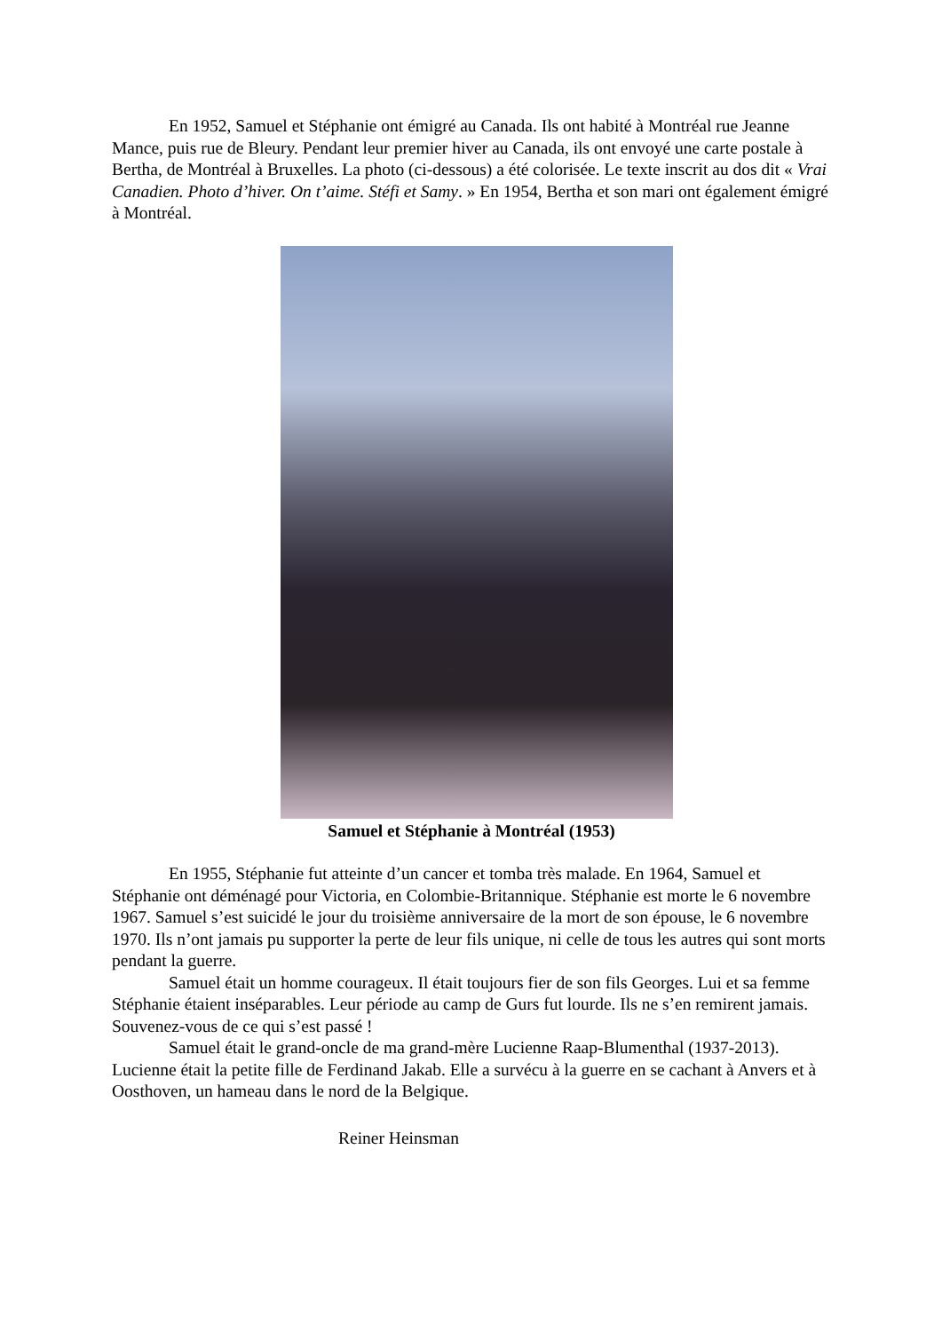En 1952, Samuel et Stéphanie ont émigré au Canada. Ils ont habité à Montréal rue Jeanne Mance, puis rue de Bleury. Pendant leur premier hiver au Canada, ils ont envoyé une carte postale à Bertha, de Montréal à Bruxelles. La photo (ci-dessous) a été colorisée. Le texte inscrit au dos dit « Vrai Canadien. Photo d’hiver. On t’aime. Stéfi et Samy. » En 1954, Bertha et son mari ont également émigré à Montréal.
Samuel et Stéphanie à Montréal (1953)
En 1955, Stéphanie fut atteinte d’un cancer et tomba très malade. En 1964, Samuel et Stéphanie ont déménagé pour Victoria, en Colombie-Britannique. Stéphanie est morte le 6 novembre 1967. Samuel s’est suicidé le jour du troisième anniversaire de la mort de son épouse, le 6 novembre 1970. Ils n’ont jamais pu supporter la perte de leur fils unique, ni celle de tous les autres qui sont morts pendant la guerre.
Samuel était un homme courageux. Il était toujours fier de son fils Georges. Lui et sa femme Stéphanie étaient inséparables. Leur période au camp de Gurs fut lourde. Ils ne s’en remirent jamais. Souvenez-vous de ce qui s’est passé !
Samuel était le grand-oncle de ma grand-mère Lucienne Raap-Blumenthal (1937-2013). Lucienne était la petite fille de Ferdinand Jakab. Elle a survécu à la guerre en se cachant à Anvers et à Oosthoven, un hameau dans le nord de la Belgique.
Reiner Heinsman